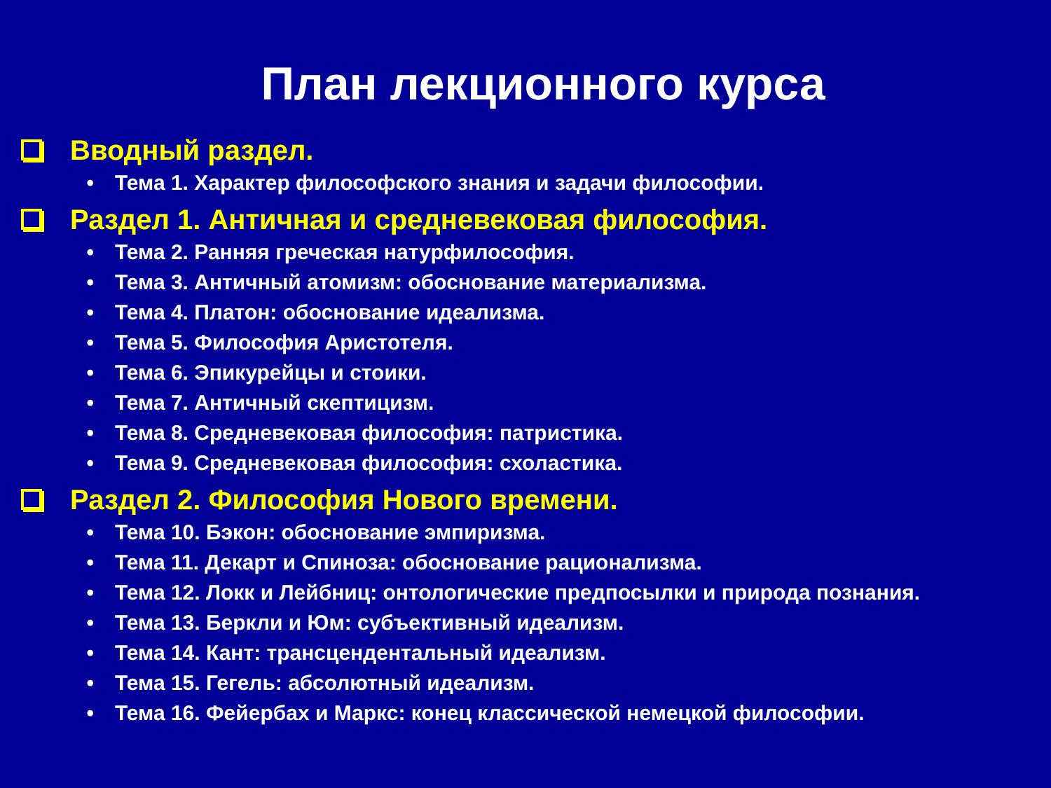План лекционного курса
Вводный раздел.
•
Тема 1. Характер философского знания и задачи философии.
Раздел 1. Античная и средневековая философия.
•
Тема 2. Ранняя греческая натурфилософия.
•
Тема 3. Античный атомизм: обоснование материализма.
•
Тема 4. Платон: обоснование идеализма.
•
Тема 5. Философия Аристотеля.
•
Тема 6. Эпикурейцы и стоики.
•
Тема 7. Античный скептицизм.
•
Тема 8. Средневековая философия: патристика.
•
Тема 9. Средневековая философия: схоластика.
Раздел 2. Философия Нового времени.
•
Тема 10. Бэкон: обоснование эмпиризма.
•
Тема 11. Декарт и Спиноза: обоснование рационализма.
•
Тема 12. Локк и Лейбниц: онтологические предпосылки и природа познания.
•
Тема 13. Беркли и Юм: субъективный идеализм.
•
Тема 14. Кант: трансцендентальный идеализм.
•
Тема 15. Гегель: абсолютный идеализм.
•
Тема 16. Фейербах и Маркс: конец классической немецкой философии.